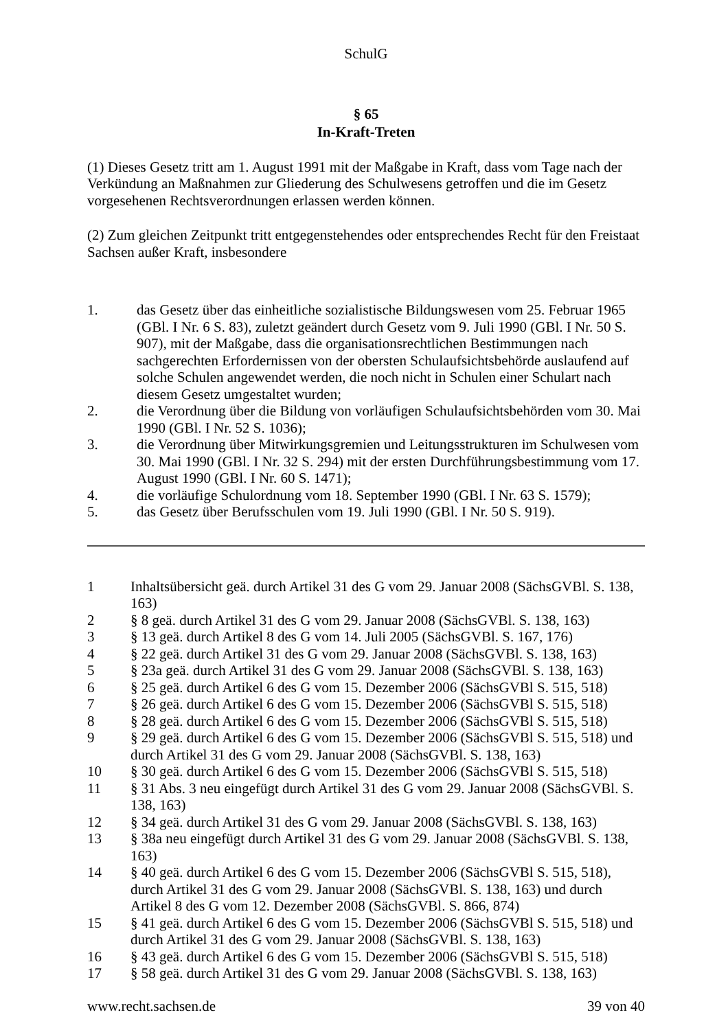SchulG
§ 65
In-Kraft-Treten
(1) Dieses Gesetz tritt am 1. August 1991 mit der Maßgabe in Kraft, dass vom Tage nach der Verkündung an Maßnahmen zur Gliederung des Schulwesens getroffen und die im Gesetz vorgesehenen Rechtsverordnungen erlassen werden können.
(2) Zum gleichen Zeitpunkt tritt entgegenstehendes oder entsprechendes Recht für den Freistaat Sachsen außer Kraft, insbesondere
1. das Gesetz über das einheitliche sozialistische Bildungswesen vom 25. Februar 1965 (GBl. I Nr. 6 S. 83), zuletzt geändert durch Gesetz vom 9. Juli 1990 (GBl. I Nr. 50 S. 907), mit der Maßgabe, dass die organisationsrechtlichen Bestimmungen nach sachgerechten Erfordernissen von der obersten Schulaufsichtsbehörde auslaufend auf solche Schulen angewendet werden, die noch nicht in Schulen einer Schulart nach diesem Gesetz umgestaltet wurden;
2. die Verordnung über die Bildung von vorläufigen Schulaufsichtsbehörden vom 30. Mai 1990 (GBl. I Nr. 52 S. 1036);
3. die Verordnung über Mitwirkungsgremien und Leitungsstrukturen im Schulwesen vom 30. Mai 1990 (GBl. I Nr. 32 S. 294) mit der ersten Durchführungsbestimmung vom 17. August 1990 (GBl. I Nr. 60 S. 1471);
4. die vorläufige Schulordnung vom 18. September 1990 (GBl. I Nr. 63 S. 1579);
5. das Gesetz über Berufsschulen vom 19. Juli 1990 (GBl. I Nr. 50 S. 919).
1 Inhaltsübersicht geä. durch Artikel 31 des G vom 29. Januar 2008 (SächsGVBl. S. 138, 163)
2 § 8 geä. durch Artikel 31 des G vom 29. Januar 2008 (SächsGVBl. S. 138, 163)
3 § 13 geä. durch Artikel 8 des G vom 14. Juli 2005 (SächsGVBl. S. 167, 176)
4 § 22 geä. durch Artikel 31 des G vom 29. Januar 2008 (SächsGVBl. S. 138, 163)
5 § 23a geä. durch Artikel 31 des G vom 29. Januar 2008 (SächsGVBl. S. 138, 163)
6 § 25 geä. durch Artikel 6 des G vom 15. Dezember 2006 (SächsGVBl S. 515, 518)
7 § 26 geä. durch Artikel 6 des G vom 15. Dezember 2006 (SächsGVBl S. 515, 518)
8 § 28 geä. durch Artikel 6 des G vom 15. Dezember 2006 (SächsGVBl S. 515, 518)
9 § 29 geä. durch Artikel 6 des G vom 15. Dezember 2006 (SächsGVBl S. 515, 518) und durch Artikel 31 des G vom 29. Januar 2008 (SächsGVBl. S. 138, 163)
10 § 30 geä. durch Artikel 6 des G vom 15. Dezember 2006 (SächsGVBl S. 515, 518)
11 § 31 Abs. 3 neu eingefügt durch Artikel 31 des G vom 29. Januar 2008 (SächsGVBl. S. 138, 163)
12 § 34 geä. durch Artikel 31 des G vom 29. Januar 2008 (SächsGVBl. S. 138, 163)
13 § 38a neu eingefügt durch Artikel 31 des G vom 29. Januar 2008 (SächsGVBl. S. 138, 163)
14 § 40 geä. durch Artikel 6 des G vom 15. Dezember 2006 (SächsGVBl S. 515, 518), durch Artikel 31 des G vom 29. Januar 2008 (SächsGVBl. S. 138, 163) und durch Artikel 8 des G vom 12. Dezember 2008 (SächsGVBl. S. 866, 874)
15 § 41 geä. durch Artikel 6 des G vom 15. Dezember 2006 (SächsGVBl S. 515, 518) und durch Artikel 31 des G vom 29. Januar 2008 (SächsGVBl. S. 138, 163)
16 § 43 geä. durch Artikel 6 des G vom 15. Dezember 2006 (SächsGVBl S. 515, 518)
17 § 58 geä. durch Artikel 31 des G vom 29. Januar 2008 (SächsGVBl. S. 138, 163)
www.recht.sachsen.de 39 von 40